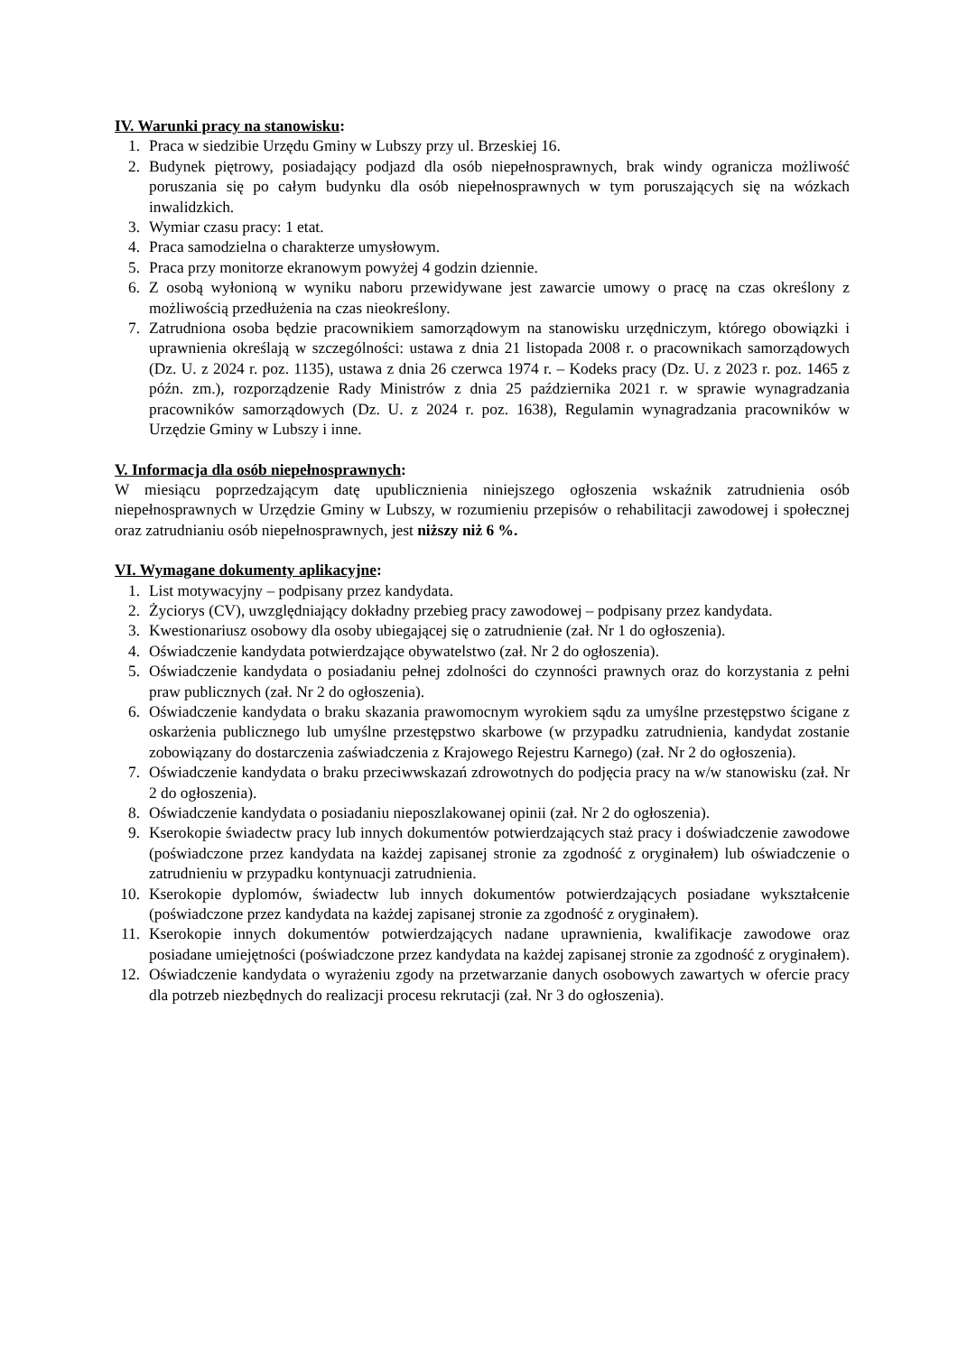IV. Warunki pracy na stanowisku:
1. Praca w siedzibie Urzędu Gminy w Lubszy przy ul. Brzeskiej 16.
2. Budynek piętrowy, posiadający podjazd dla osób niepełnosprawnych, brak windy ogranicza możliwość poruszania się po całym budynku dla osób niepełnosprawnych w tym poruszających się na wózkach inwalidzkich.
3. Wymiar czasu pracy: 1 etat.
4. Praca samodzielna o charakterze umysłowym.
5. Praca przy monitorze ekranowym powyżej 4 godzin dziennie.
6. Z osobą wyłonioną w wyniku naboru przewidywane jest zawarcie umowy o pracę na czas określony z możliwością przedłużenia na czas nieokreślony.
7. Zatrudniona osoba będzie pracownikiem samorządowym na stanowisku urzędniczym, którego obowiązki i uprawnienia określają w szczególności: ustawa z dnia 21 listopada 2008 r. o pracownikach samorządowych (Dz. U. z 2024 r. poz. 1135), ustawa z dnia 26 czerwca 1974 r. – Kodeks pracy (Dz. U. z 2023 r. poz. 1465 z późn. zm.), rozporządzenie Rady Ministrów z dnia 25 października 2021 r. w sprawie wynagradzania pracowników samorządowych (Dz. U. z 2024 r. poz. 1638), Regulamin wynagradzania pracowników w Urzędzie Gminy w Lubszy i inne.
V. Informacja dla osób niepełnosprawnych:
W miesiącu poprzedzającym datę upublicznienia niniejszego ogłoszenia wskaźnik zatrudnienia osób niepełnosprawnych w Urzędzie Gminy w Lubszy, w rozumieniu przepisów o rehabilitacji zawodowej i społecznej oraz zatrudnianiu osób niepełnosprawnych, jest niższy niż 6 %.
VI. Wymagane dokumenty aplikacyjne:
1. List motywacyjny – podpisany przez kandydata.
2. Życiorys (CV), uwzględniający dokładny przebieg pracy zawodowej – podpisany przez kandydata.
3. Kwestionariusz osobowy dla osoby ubiegającej się o zatrudnienie (zał. Nr 1 do ogłoszenia).
4. Oświadczenie kandydata potwierdzające obywatelstwo (zał. Nr 2 do ogłoszenia).
5. Oświadczenie kandydata o posiadaniu pełnej zdolności do czynności prawnych oraz do korzystania z pełni praw publicznych (zał. Nr 2 do ogłoszenia).
6. Oświadczenie kandydata o braku skazania prawomocnym wyrokiem sądu za umyślne przestępstwo ścigane z oskarżenia publicznego lub umyślne przestępstwo skarbowe (w przypadku zatrudnienia, kandydat zostanie zobowiązany do dostarczenia zaświadczenia z Krajowego Rejestru Karnego) (zał. Nr 2 do ogłoszenia).
7. Oświadczenie kandydata o braku przeciwwskazań zdrowotnych do podjęcia pracy na w/w stanowisku (zał. Nr 2 do ogłoszenia).
8. Oświadczenie kandydata o posiadaniu nieposzlakowanej opinii (zał. Nr 2 do ogłoszenia).
9. Kserokopie świadectw pracy lub innych dokumentów potwierdzających staż pracy i doświadczenie zawodowe (poświadczone przez kandydata na każdej zapisanej stronie za zgodność z oryginałem) lub oświadczenie o zatrudnieniu w przypadku kontynuacji zatrudnienia.
10. Kserokopie dyplomów, świadectw lub innych dokumentów potwierdzających posiadane wykształcenie (poświadczone przez kandydata na każdej zapisanej stronie za zgodność z oryginałem).
11. Kserokopie innych dokumentów potwierdzających nadane uprawnienia, kwalifikacje zawodowe oraz posiadane umiejętności (poświadczone przez kandydata na każdej zapisanej stronie za zgodność z oryginałem).
12. Oświadczenie kandydata o wyrażeniu zgody na przetwarzanie danych osobowych zawartych w ofercie pracy dla potrzeb niezbędnych do realizacji procesu rekrutacji (zał. Nr 3 do ogłoszenia).